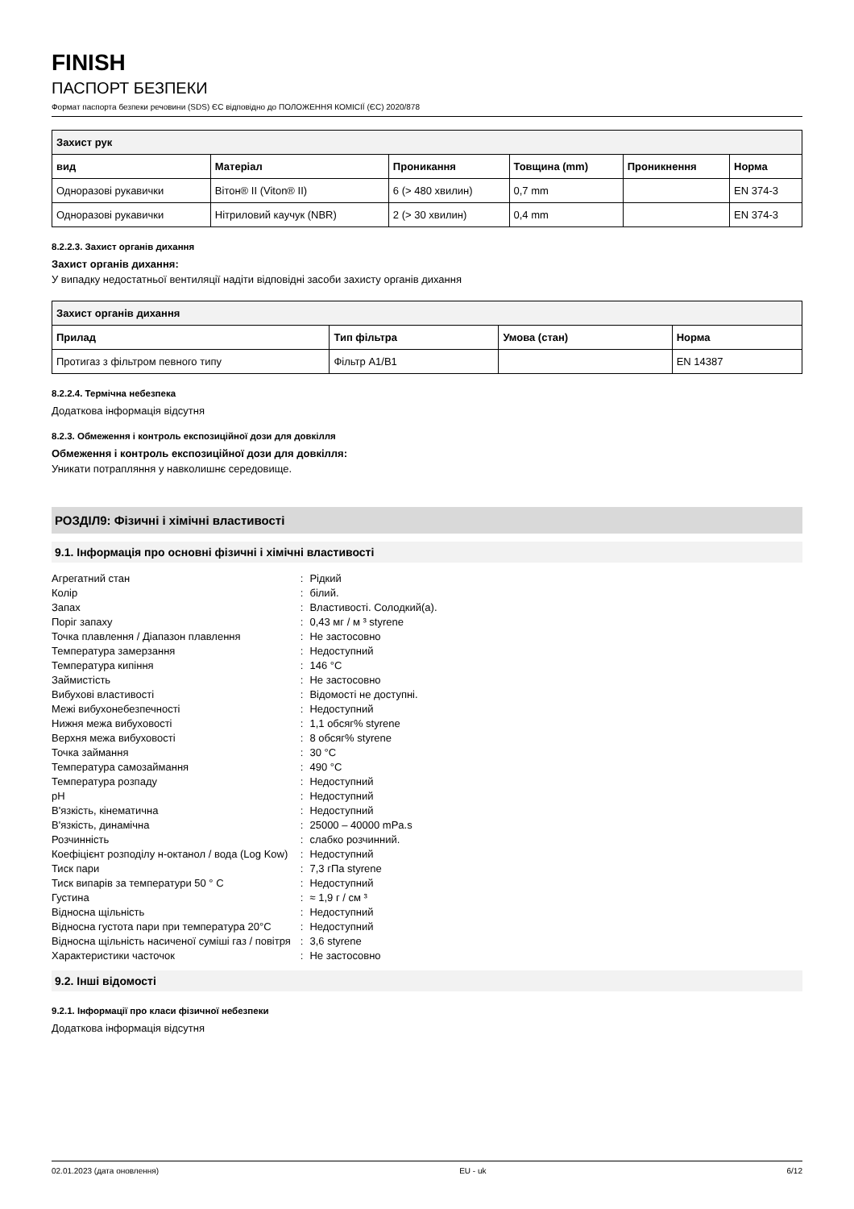FINISH
ПАСПОРТ БЕЗПЕКИ
Формат паспорта безпеки речовини (SDS) ЄС відповідно до ПОЛОЖЕННЯ КОМІСІЇ (ЄС) 2020/878
| Захист рук | | | | | |
| --- | --- | --- | --- | --- | --- |
| вид | Матеріал | Проникання | Товщина (mm) | Проникнення | Норма |
| Одноразові рукавички | Вітон® II (Viton® II) | 6 (> 480 хвилин) | 0,7 mm | | EN 374-3 |
| Одноразові рукавички | Нітриловий каучук (NBR) | 2 (> 30 хвилин) | 0,4 mm | | EN 374-3 |
8.2.2.3. Захист органів дихання
Захист органів дихання:
У випадку недостатньої вентиляції надіти відповідні засоби захисту органів дихання
| Захист органів дихання | | | |
| --- | --- | --- | --- |
| Прилад | Тип фільтра | Умова (стан) | Норма |
| Протигаз з фільтром певного типу | Фільтр A1/B1 | | EN 14387 |
8.2.2.4. Термічна небезпека
Додаткова інформація відсутня
8.2.3. Обмеження і контроль експозиційної дози для довкілля
Обмеження і контроль експозиційної дози для довкілля:
Уникати потрапляння у навколишнє середовище.
РОЗДІЛ9: Фізичні і хімічні властивості
9.1. Інформація про основні фізичні і хімічні властивості
| Агрегатний стан | : | Рідкий |
| Колір | : | білий. |
| Запах | : | Властивості. Солодкий(а). |
| Поріг запаху | : | 0,43 мг / м ³ styrene |
| Точка плавлення / Діапазон плавлення | : | Не застосовно |
| Температура замерзання | : | Недоступний |
| Температура кипіння | : | 146 °C |
| Займистість | : | Не застосовно |
| Вибухові властивості | : | Відомості не доступні. |
| Межі вибухонебезпечності | : | Недоступний |
| Нижня межа вибуховості | : | 1,1 обсяг% styrene |
| Верхня межа вибуховості | : | 8 обсяг% styrene |
| Точка займання | : | 30 °C |
| Температура самозаймання | : | 490 °C |
| Температура розпаду | : | Недоступний |
| pH | : | Недоступний |
| В'язкість, кінематична | : | Недоступний |
| В'язкість, динамічна | : | 25000 – 40000 mPa.s |
| Розчинність | : | слабко розчинний. |
| Коефіцієнт розподілу н-октанол / вода (Log Kow) | : | Недоступний |
| Тиск пари | : | 7,3 гПа styrene |
| Тиск випарів за температури 50 ° C | : | Недоступний |
| Густина | : | ≈ 1,9 г / см ³ |
| Відносна щільність | : | Недоступний |
| Відносна густота пари при температура 20°C | : | Недоступний |
| Відносна щільність насиченої суміші газ / повітря | : | 3,6 styrene |
| Характеристики часточок | : | Не застосовно |
9.2. Інші відомості
9.2.1. Інформації про класи фізичної небезпеки
Додаткова інформація відсутня
02.01.2023 (дата оновлення) EU - uk 6/12